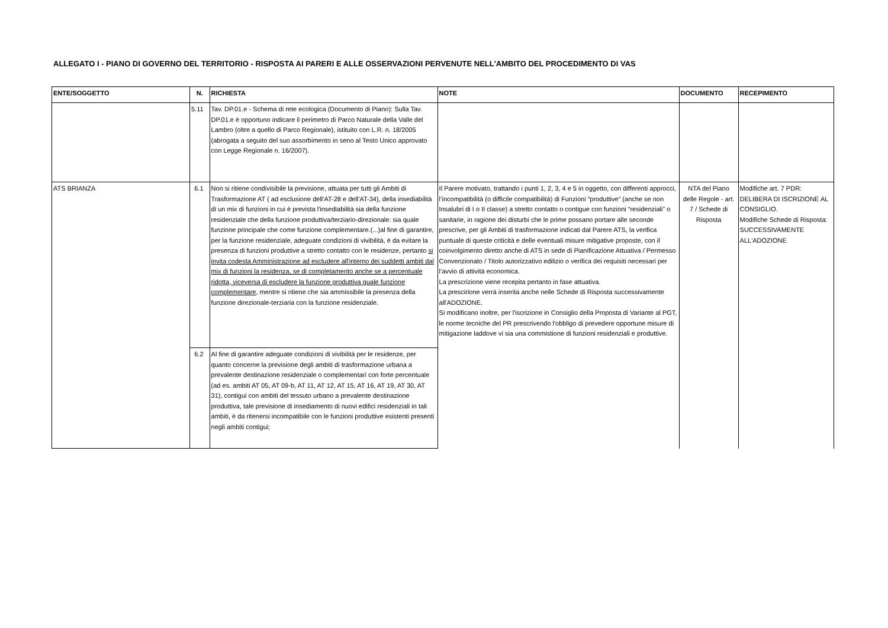ALLEGATO I - PIANO DI GOVERNO DEL TERRITORIO - RISPOSTA AI PARERI E ALLE OSSERVAZIONI PERVENUTE NELL'AMBITO DEL PROCEDIMENTO DI VAS
| ENTE/SOGGETTO | N. | RICHIESTA | NOTE | DOCUMENTO | RECEPIMENTO |
| --- | --- | --- | --- | --- | --- |
| | 5.11 | Tav. DP.01.e - Schema di rete ecologica (Documento di Piano): Sulla Tav. DP.01.e è opportuno indicare il perimetro di Parco Naturale della Valle del Lambro (oltre a quello di Parco Regionale), istituito con L.R. n. 18/2005 (abrogata a seguito del suo assorbimento in seno al Testo Unico approvato con Legge Regionale n. 16/2007). | | | |
| ATS BRIANZA | 6.1 | Non si ritiene condivisibile la previsione, attuata per tutti gli Ambiti di Trasformazione AT ( ad esclusione dell'AT-28 e dell'AT-34), della insediabilità di un mix di funzioni in cui è prevista l'insediabilità sia della funzione residenziale che della funzione produttiva/terziario-direzionale: sia quale funzione principale che come funzione complementare.(...)al fine di garantire, per la funzione residenziale, adeguate condizioni di vivibilità, è da evitare la presenza di funzioni produttive a stretto contatto con le residenze, pertanto si invita codesta Amministrazione ad escludere all'interno dei suddetti ambiti dal mix di funzioni la residenza, se di completamento anche se a percentuale ridotta, viceversa di escludere la funzione produttiva quale funzione complementare , mentre si ritiene che sia ammissibile la presenza della funzione direzionale-terziaria con la funzione residenziale. | Il Parere motivato, trattando i punti 1, 2, 3, 4 e 5 in oggetto, con differenti approcci, l’incompatibilità (o difficile compatibilità) di Funzioni “produttive” (anche se non Insalubri di I o II classe) a stretto contatto o contigue con funzioni “residenziali” o sanitarie, in ragione dei disturbi che le prime possano portare alle seconde prescrive, per gli Ambiti di trasformazione indicati dal Parere ATS, la verifica puntuale di queste criticità e delle eventuali misure mitigative proposte, con il coinvolgimento diretto anche di ATS in sede di Pianificazione Attuativa / Permesso Convenzionato / Titolo autorizzativo edilizio o verifica dei requisiti necessari per l’avvio di attività economica. La prescrizione viene recepita pertanto in fase attuativa. La prescirione verrà inserita anche nelle Schede di Risposta successivamente all'ADOZIONE. Si modificano inoltre, per l'iscrizione in Consiglio della Proposta di Variante al PGT, le norme tecniche del PR prescrivendo l'obbligo di prevedere opportune misure di mitigazione laddove vi sia una commistione di funzioni residenziali e produttive. | NTA del Piano delle Regole - art. 7 / Schede di Risposta | Modifiche art. 7 PDR: DELIBERA DI ISCRIZIONE AL CONSIGLIO. Modifiche Schede di Risposta: SUCCESSIVAMENTE ALL'ADOZIONE |
| | 6.2 | Al fine di garantire adeguate condizioni di vivibilità per le residenze, per quanto concerne la previsione degli ambiti di trasformazione urbana a prevalente destinazione residenziale o complementari con forte percentuale (ad es. ambiti AT 05, AT 09-b, AT 11, AT 12, AT 15, AT 16, AT 19, AT 30, AT 31), contigui con ambiti del tessuto urbano a prevalente destinazione produttiva, tale previsione di insediamento di nuovi edifici residenziali in tali ambiti, è da ritenersi incompatibile con le funzioni produttive esistenti presenti negli ambiti contigui; | | | |